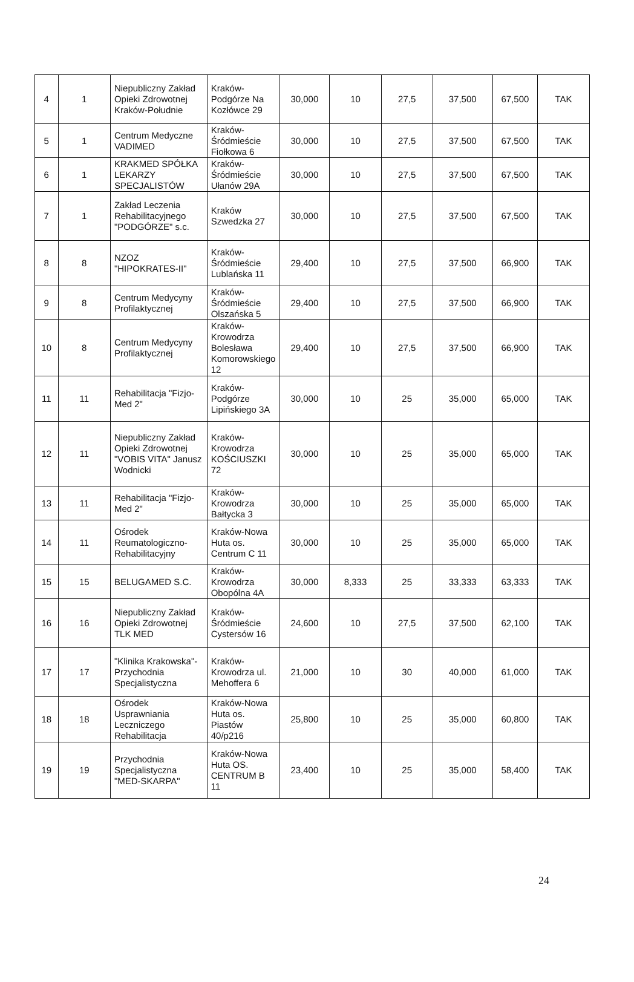| 4 | 1 | Niepubliczny Zakład Opieki Zdrowotnej Kraków-Południe | Kraków-Podgórze Na Kozłówce 29 | 30,000 | 10 | 27,5 | 37,500 | 67,500 | TAK |
| 5 | 1 | Centrum Medyczne VADIMED | Kraków-Śródmieście Fiołkowa 6 | 30,000 | 10 | 27,5 | 37,500 | 67,500 | TAK |
| 6 | 1 | KRAKMED SPÓŁKA LEKARZY SPECJALISTÓW | Kraków-Śródmieście Ułanów 29A | 30,000 | 10 | 27,5 | 37,500 | 67,500 | TAK |
| 7 | 1 | Zakład Leczenia Rehabilitacyjnego "PODGÓRZE" s.c. | Kraków Szwedzka 27 | 30,000 | 10 | 27,5 | 37,500 | 67,500 | TAK |
| 8 | 8 | NZOZ "HIPOKRATES-II" | Kraków-Śródmieście Lublańska 11 | 29,400 | 10 | 27,5 | 37,500 | 66,900 | TAK |
| 9 | 8 | Centrum Medycyny Profilaktycznej | Kraków-Śródmieście Olszańska 5 | 29,400 | 10 | 27,5 | 37,500 | 66,900 | TAK |
| 10 | 8 | Centrum Medycyny Profilaktycznej | Kraków-Krowodrza Bolesława Komorowskiego 12 | 29,400 | 10 | 27,5 | 37,500 | 66,900 | TAK |
| 11 | 11 | Rehabilitacja "Fizjo-Med 2" | Kraków-Podgórze Lipińskiego 3A | 30,000 | 10 | 25 | 35,000 | 65,000 | TAK |
| 12 | 11 | Niepubliczny Zakład Opieki Zdrowotnej "VOBIS VITA" Janusz Wodnicki | Kraków-Krowodrza KOŚCIUSZKI 72 | 30,000 | 10 | 25 | 35,000 | 65,000 | TAK |
| 13 | 11 | Rehabilitacja "Fizjo-Med 2" | Kraków-Krowodrza Bałtycka 3 | 30,000 | 10 | 25 | 35,000 | 65,000 | TAK |
| 14 | 11 | Ośrodek Reumatologiczno-Rehabilitacyjny | Kraków-Nowa Huta os. Centrum C 11 | 30,000 | 10 | 25 | 35,000 | 65,000 | TAK |
| 15 | 15 | BELUGAMED S.C. | Kraków-Krowodrza Obopólna 4A | 30,000 | 8,333 | 25 | 33,333 | 63,333 | TAK |
| 16 | 16 | Niepubliczny Zakład Opieki Zdrowotnej TLK MED | Kraków-Śródmieście Cystersów 16 | 24,600 | 10 | 27,5 | 37,500 | 62,100 | TAK |
| 17 | 17 | "Klinika Krakowska"-Przychodnia Specjalistyczna | Kraków-Krowodrza ul. Mehoffera 6 | 21,000 | 10 | 30 | 40,000 | 61,000 | TAK |
| 18 | 18 | Ośrodek Usprawniania Leczniczego Rehabilitacja | Kraków-Nowa Huta os. Piastów 40/p216 | 25,800 | 10 | 25 | 35,000 | 60,800 | TAK |
| 19 | 19 | Przychodnia Specjalistyczna "MED-SKARPA" | Kraków-Nowa Huta OS. CENTRUM B 11 | 23,400 | 10 | 25 | 35,000 | 58,400 | TAK |
24